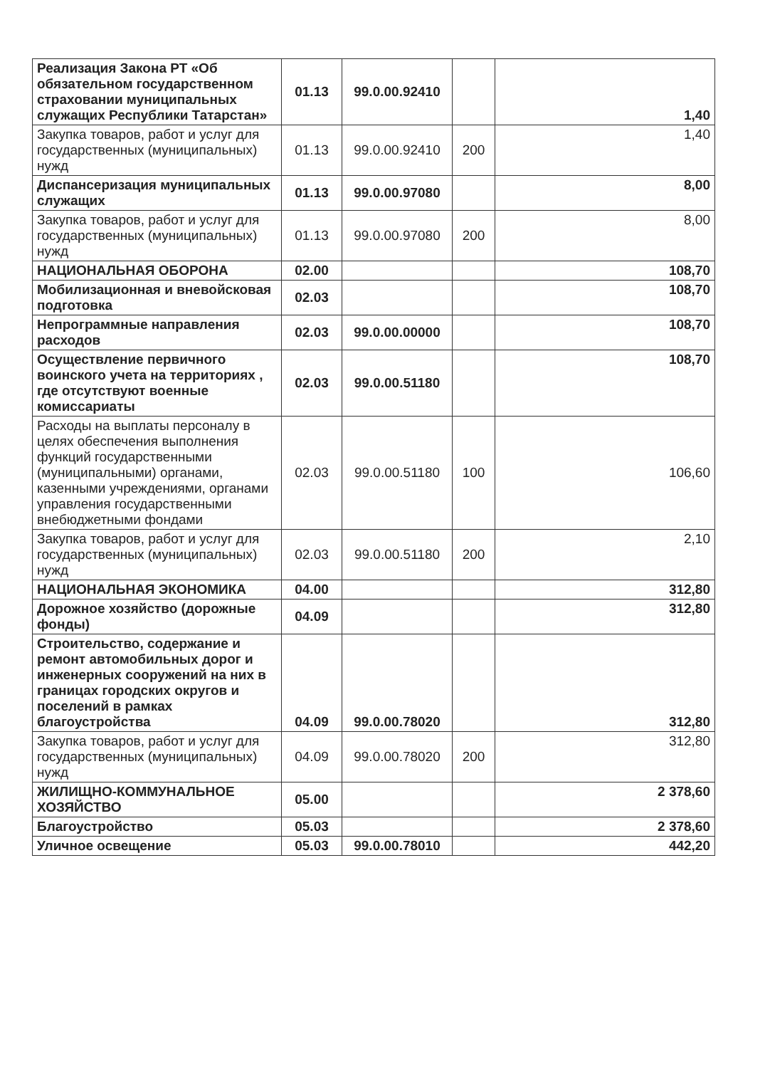| Реализация Закона РТ «Об обязательном государственном страховании муниципальных служащих Республики Татарстан» | 01.13 | 99.0.00.92410 | | 1,40 |
| Закупка товаров, работ и услуг для государственных (муниципальных) нужд | 01.13 | 99.0.00.92410 | 200 | 1,40 |
| Диспансеризация муниципальных служащих | 01.13 | 99.0.00.97080 | | 8,00 |
| Закупка товаров, работ и услуг для государственных (муниципальных) нужд | 01.13 | 99.0.00.97080 | 200 | 8,00 |
| НАЦИОНАЛЬНАЯ ОБОРОНА | 02.00 | | | 108,70 |
| Мобилизационная и вневойсковая подготовка | 02.03 | | | 108,70 |
| Непрограммные направления расходов | 02.03 | 99.0.00.00000 | | 108,70 |
| Осуществление первичного воинского учета на территориях , где отсутствуют военные комиссариаты | 02.03 | 99.0.00.51180 | | 108,70 |
| Расходы на выплаты персоналу в целях обеспечения выполнения функций государственными (муниципальными) органами, казенными учреждениями, органами управления государственными внебюджетными фондами | 02.03 | 99.0.00.51180 | 100 | 106,60 |
| Закупка товаров, работ и услуг для государственных (муниципальных) нужд | 02.03 | 99.0.00.51180 | 200 | 2,10 |
| НАЦИОНАЛЬНАЯ ЭКОНОМИКА | 04.00 | | | 312,80 |
| Дорожное хозяйство (дорожные фонды) | 04.09 | | | 312,80 |
| Строительство, содержание и ремонт автомобильных дорог и инженерных сооружений на них в границах городских округов и поселений в рамках благоустройства | 04.09 | 99.0.00.78020 | | 312,80 |
| Закупка товаров, работ и услуг для государственных (муниципальных) нужд | 04.09 | 99.0.00.78020 | 200 | 312,80 |
| ЖИЛИЩНО-КОММУНАЛЬНОЕ ХОЗЯЙСТВО | 05.00 | | | 2 378,60 |
| Благоустройство | 05.03 | | | 2 378,60 |
| Уличное освещение | 05.03 | 99.0.00.78010 | | 442,20 |